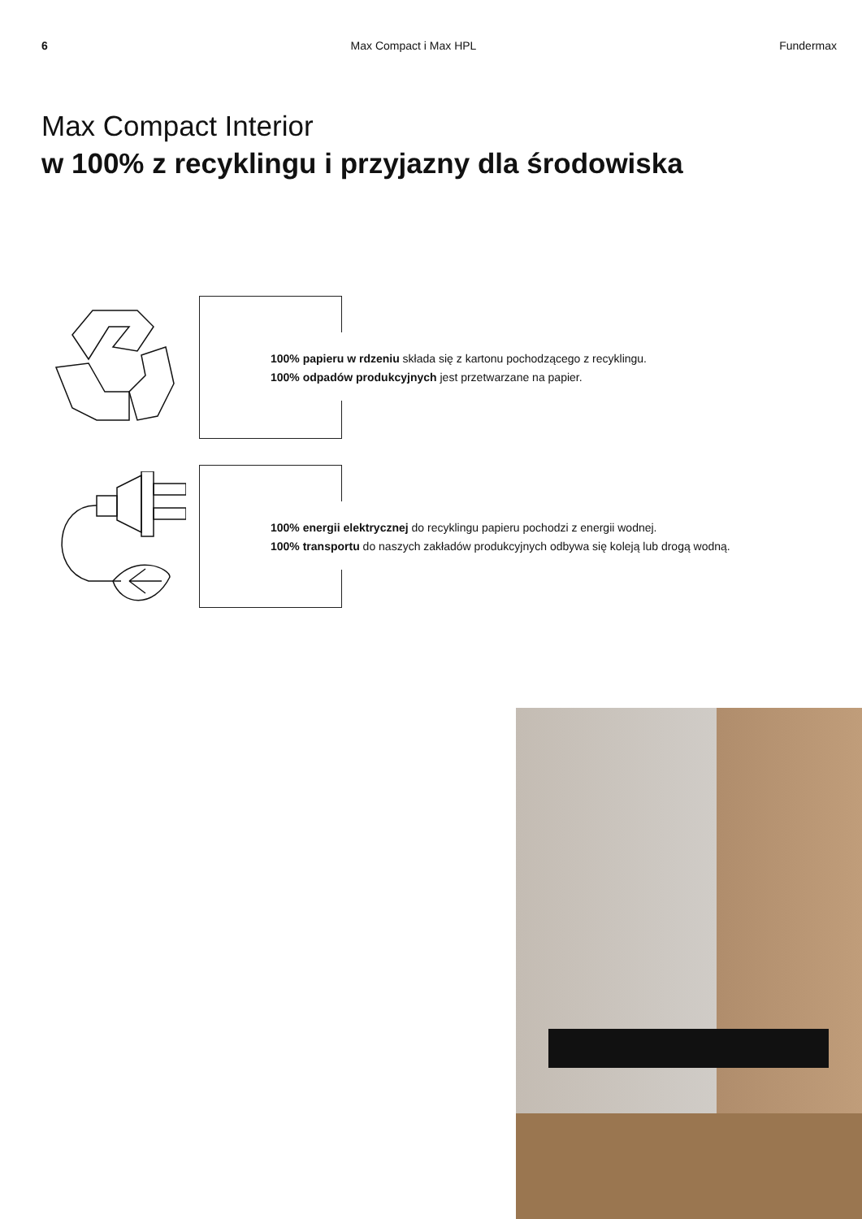6 Max Compact i Max HPL Fundermax
Max Compact Interior
w 100% z recyklingu i przyjazny dla środowiska
100% papieru w rdzeniu składa się z kartonu pochodzącego z recyklingu.
100% odpadów produkcyjnych jest przetwarzane na papier.
100% energii elektrycznej do recyklingu papieru pochodzi z energii wodnej.
100% transportu do naszych zakładów produkcyjnych odbywa się koleją lub drogą wodną.